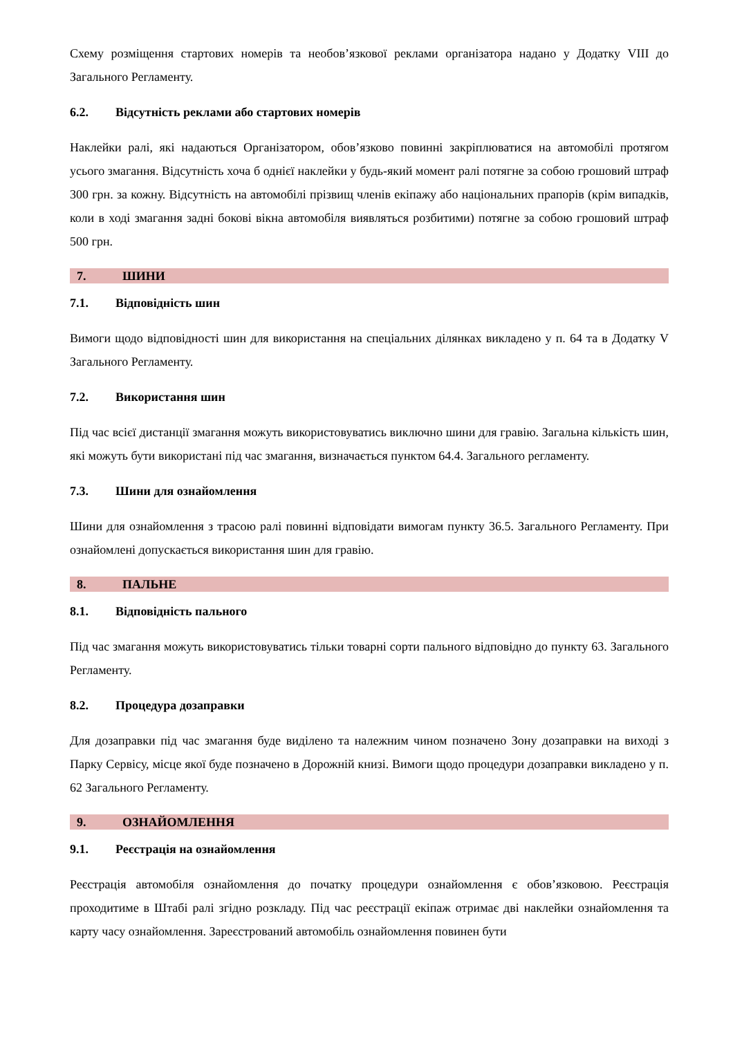Схему розміщення стартових номерів та необов’язкової реклами організатора надано у Додатку VIII до Загального Регламенту.
6.2. Відсутність реклами або стартових номерів
Наклейки ралі, які надаються Організатором, обов’язково повинні закріплюватися на автомобілі протягом усього змагання. Відсутність хоча б однієї наклейки у будь-який момент ралі потягне за собою грошовий штраф 300 грн. за кожну. Відсутність на автомобілі прізвищ членів екіпажу або національних прапорів (крім випадків, коли в ході змагання задні бокові вікна автомобіля виявляться розбитими) потягне за собою грошовий штраф 500 грн.
7. ШИНИ
7.1. Відповідність шин
Вимоги щодо відповідності шин для використання на спеціальних ділянках викладено у п. 64 та в Додатку V Загального Регламенту.
7.2. Використання шин
Під час всієї дистанції змагання можуть використовуватись виключно шини для гравію. Загальна кількість шин, які можуть бути використані під час змагання, визначається пунктом 64.4. Загального регламенту.
7.3. Шини для ознайомлення
Шини для ознайомлення з трасою ралі повинні відповідати вимогам пункту 36.5. Загального Регламенту. При ознайомлені допускається використання шин для гравію.
8. ПАЛЬНЕ
8.1. Відповідність пального
Під час змагання можуть використовуватись тільки товарні сорти пального відповідно до пункту 63. Загального Регламенту.
8.2. Процедура дозаправки
Для дозаправки під час змагання буде виділено та належним чином позначено Зону дозаправки на виході з Парку Сервісу, місце якої буде позначено в Дорожній книзі. Вимоги щодо процедури дозаправки викладено у п. 62 Загального Регламенту.
9. ОЗНАЙОМЛЕННЯ
9.1. Реєстрація на ознайомлення
Реєстрація автомобіля ознайомлення до початку процедури ознайомлення є обов’язковою. Реєстрація проходитиме в Штабі ралі згідно розкладу. Під час реєстрації екіпаж отримає дві наклейки ознайомлення та карту часу ознайомлення. Зареєстрований автомобіль ознайомлення повинен бути